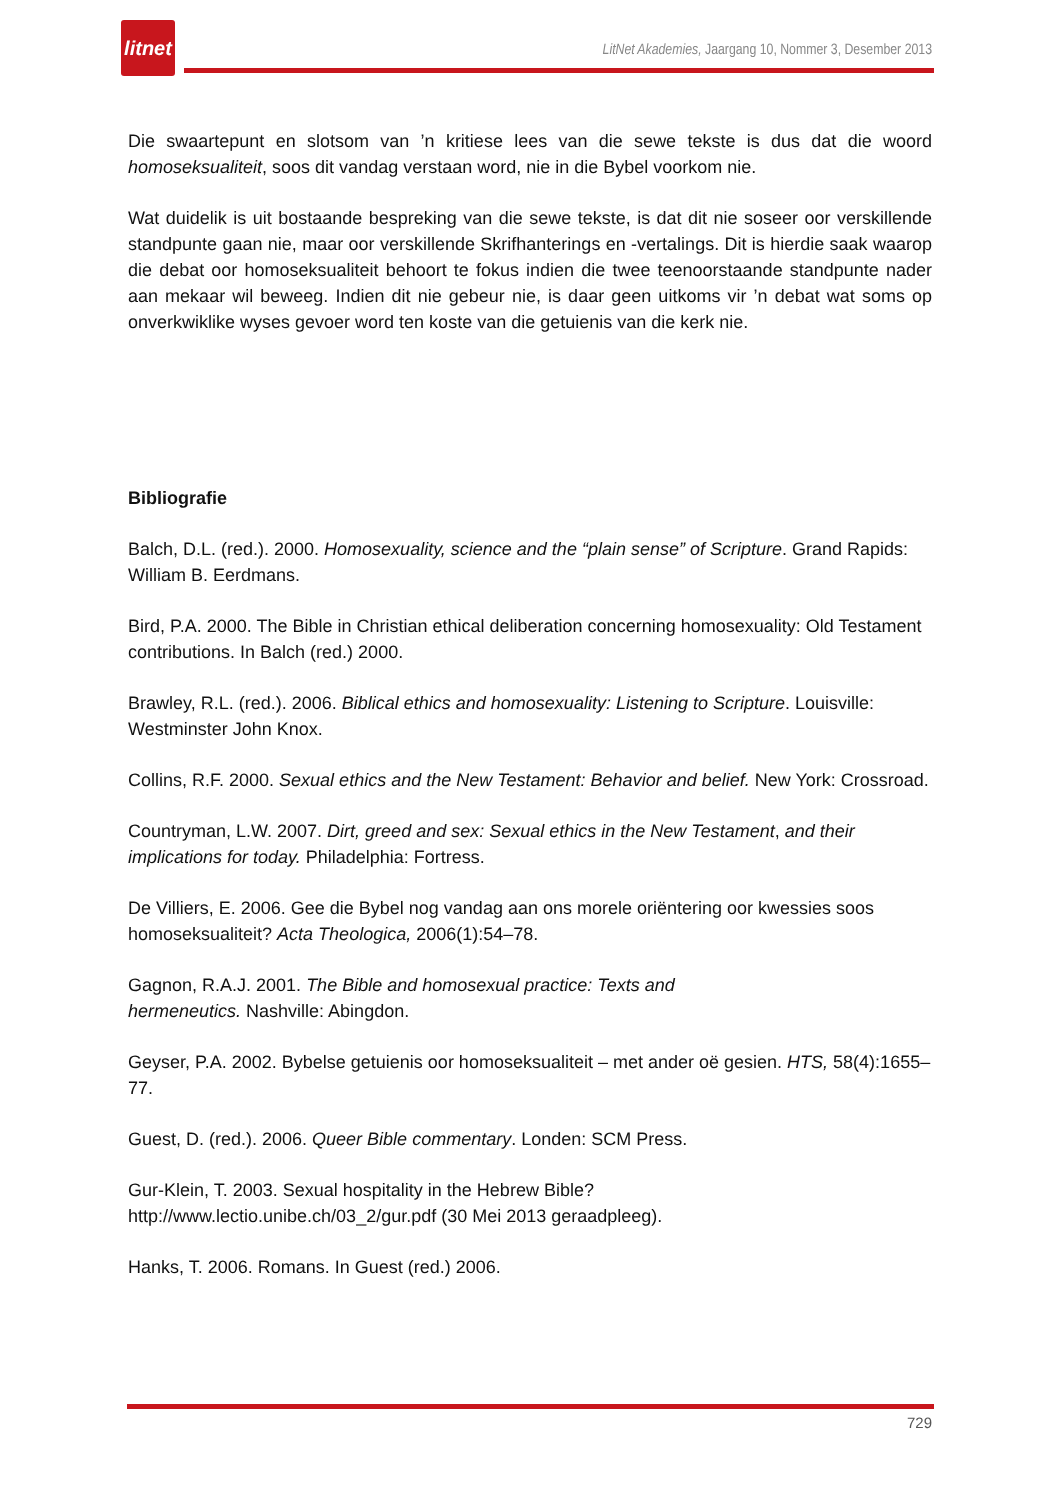litnet
LitNet Akademies, Jaargang 10, Nommer 3, Desember 2013
Die swaartepunt en slotsom van ’n kritiese lees van die sewe tekste is dus dat die woord homoseksualiteit, soos dit vandag verstaan word, nie in die Bybel voorkom nie.
Wat duidelik is uit bostaande bespreking van die sewe tekste, is dat dit nie soseer oor verskillende standpunte gaan nie, maar oor verskillende Skrifhanterings en -vertalings. Dit is hierdie saak waarop die debat oor homoseksualiteit behoort te fokus indien die twee teenoorstaande standpunte nader aan mekaar wil beweeg. Indien dit nie gebeur nie, is daar geen uitkoms vir ’n debat wat soms op onverkwiklike wyses gevoer word ten koste van die getuienis van die kerk nie.
Bibliografie
Balch, D.L. (red.). 2000. Homosexuality, science and the “plain sense” of Scripture. Grand Rapids: William B. Eerdmans.
Bird, P.A. 2000. The Bible in Christian ethical deliberation concerning homosexuality: Old Testament contributions. In Balch (red.) 2000.
Brawley, R.L. (red.). 2006. Biblical ethics and homosexuality: Listening to Scripture. Louisville: Westminster John Knox.
Collins, R.F. 2000. Sexual ethics and the New Testament: Behavior and belief. New York: Crossroad.
Countryman, L.W. 2007. Dirt, greed and sex: Sexual ethics in the New Testament, and their implications for today. Philadelphia: Fortress.
De Villiers, E. 2006. Gee die Bybel nog vandag aan ons morele oriëntering oor kwessies soos homoseksualiteit? Acta Theologica, 2006(1):54–78.
Gagnon, R.A.J. 2001. The Bible and homosexual practice: Texts and
hermeneutics. Nashville: Abingdon.
Geyser, P.A. 2002. Bybelse getuienis oor homoseksualiteit – met ander oë gesien. HTS, 58(4):1655–77.
Guest, D. (red.). 2006. Queer Bible commentary. Londen: SCM Press.
Gur-Klein, T. 2003. Sexual hospitality in the Hebrew Bible?
http://www.lectio.unibe.ch/03_2/gur.pdf (30 Mei 2013 geraadpleeg).
Hanks, T. 2006. Romans. In Guest (red.) 2006.
729